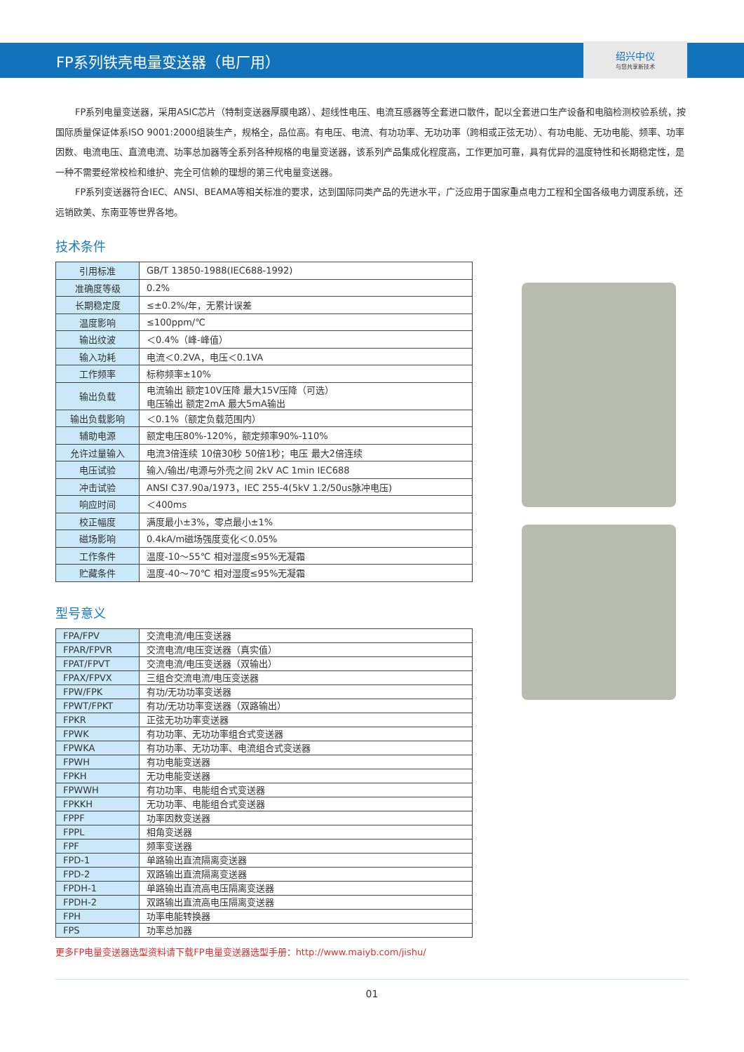FP系列铁壳电量变送器（电厂用）
绍兴中仪
与您共享新技术
FP系列电量变送器，采用ASIC芯片（特制变送器厚膜电路）、超线性电压、电流互感器等全套进口散件，配以全套进口生产设备和电脑检测校验系统，按国际质量保证体系ISO 9001:2000组装生产，规格全，品位高。有电压、电流、有功功率、无功功率（跨相或正弦无功）、有功电能、无功电能、频率、功率因数、电流电压、直流电流、功率总加器等全系列各种规格的电量变送器，该系列产品集成化程度高，工作更加可靠，具有优异的温度特性和长期稳定性，是一种不需要经常校检和维护、完全可信赖的理想的第三代电量变送器。
FP系列变送器符合IEC、ANSI、BEAMA等相关标准的要求，达到国际同类产品的先进水平，广泛应用于国家重点电力工程和全国各级电力调度系统，还远销欧美、东南亚等世界各地。
技术条件
| 引用标准 | GB/T 13850-1988(IEC688-1992) |
| 准确度等级 | 0.2% |
| 长期稳定度 | ≤±0.2%/年，无累计误差 |
| 温度影响 | ≤100ppm/℃ |
| 输出纹波 | ＜0.4%（峰-峰值） |
| 输入功耗 | 电流＜0.2VA，电压＜0.1VA |
| 工作频率 | 标称频率±10% |
| 输出负载 | 电流输出 额定10V压降 最大15V压降（可选） 电压输出 额定2mA 最大5mA输出 |
| 输出负载影响 | ＜0.1%（额定负载范围内） |
| 辅助电源 | 额定电压80%-120%，额定频率90%-110% |
| 允许过量输入 | 电流3倍连续 10倍30秒 50倍1秒；电压 最大2倍连续 |
| 电压试验 | 输入/输出/电源与外壳之间 2kV AC 1min IEC688 |
| 冲击试验 | ANSI C37.90a/1973，IEC 255-4(5kV 1.2/50us脉冲电压) |
| 响应时间 | ＜400ms |
| 校正幅度 | 满度最小±3%，零点最小±1% |
| 磁场影响 | 0.4kA/m磁场强度变化＜0.05% |
| 工作条件 | 温度-10～55℃ 相对湿度≤95%无凝霜 |
| 贮藏条件 | 温度-40～70℃ 相对湿度≤95%无凝霜 |
型号意义
| FPA/FPV | 交流电流/电压变送器 |
| FPAR/FPVR | 交流电流/电压变送器（真实值） |
| FPAT/FPVT | 交流电流/电压变送器（双输出） |
| FPAX/FPVX | 三组合交流电流/电压变送器 |
| FPW/FPK | 有功/无功功率变送器 |
| FPWT/FPKT | 有功/无功功率变送器（双路输出） |
| FPKR | 正弦无功功率变送器 |
| FPWK | 有功功率、无功功率组合式变送器 |
| FPWKA | 有功功率、无功功率、电流组合式变送器 |
| FPWH | 有功电能变送器 |
| FPKH | 无功电能变送器 |
| FPWWH | 有功功率、电能组合式变送器 |
| FPKKH | 无功功率、电能组合式变送器 |
| FPPF | 功率因数变送器 |
| FPPL | 相角变送器 |
| FPF | 频率变送器 |
| FPD-1 | 单路输出直流隔离变送器 |
| FPD-2 | 双路输出直流隔离变送器 |
| FPDH-1 | 单路输出直流高电压隔离变送器 |
| FPDH-2 | 双路输出直流高电压隔离变送器 |
| FPH | 功率电能转换器 |
| FPS | 功率总加器 |
更多FP电量变送器选型资料请下载FP电量变送器选型手册：http://www.maiyb.com/jishu/
01